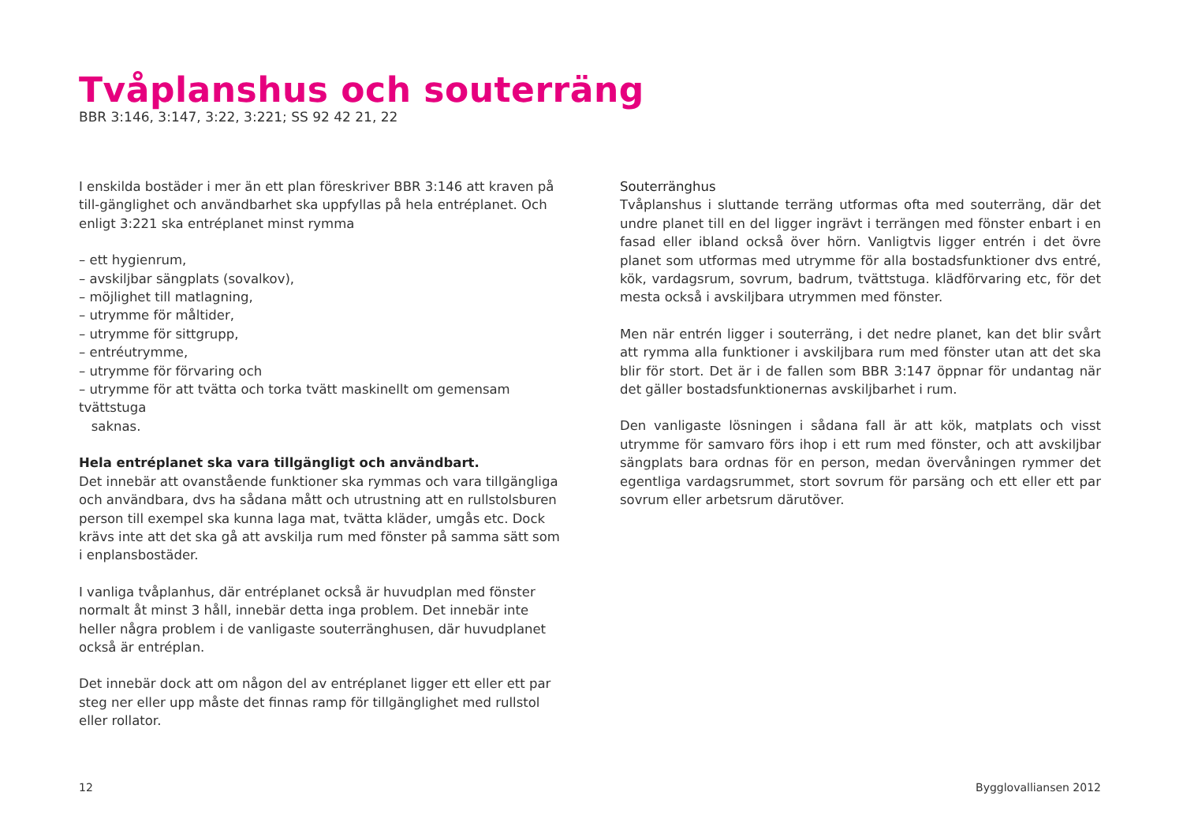Tvåplanshus och souterräng
BBR 3:146, 3:147, 3:22, 3:221; SS 92 42 21, 22
I enskilda bostäder i mer än ett plan föreskriver BBR 3:146 att kraven på till-gänglighet och användbarhet ska uppfyllas på hela entréplanet. Och enligt 3:221 ska entréplanet minst rymma
– ett hygienrum,
– avskiljbar sängplats (sovalkov),
– möjlighet till matlagning,
– utrymme för måltider,
– utrymme för sittgrupp,
– entréutrymme,
– utrymme för förvaring och
– utrymme för att tvätta och torka tvätt maskinellt om gemensam tvättstuga
saknas.
Hela entréplanet ska vara tillgängligt och användbart.
Det innebär att ovanstående funktioner ska rymmas och vara tillgängliga och användbara, dvs ha sådana mått och utrustning att en rullstolsburen person till exempel ska kunna laga mat, tvätta kläder, umgås etc. Dock krävs inte att det ska gå att avskilja rum med fönster på samma sätt som i enplansbostäder.
I vanliga tvåplanhus, där entréplanet också är huvudplan med fönster normalt åt minst 3 håll, innebär detta inga problem. Det innebär inte heller några problem i de vanligaste souterränghusen, där huvudplanet också är entréplan.
Det innebär dock att om någon del av entréplanet ligger ett eller ett par steg ner eller upp måste det finnas ramp för tillgänglighet med rullstol eller rollator.
Souterränghus
Tvåplanshus i sluttande terräng utformas ofta med souterräng, där det undre planet till en del ligger ingrävt i terrängen med fönster enbart i en fasad eller ibland också över hörn. Vanligtvis ligger entrén i det övre planet som utformas med utrymme för alla bostadsfunktioner dvs entré, kök, vardagsrum, sovrum, badrum, tvättstuga. klädförvaring etc, för det mesta också i avskiljbara utrymmen med fönster.
Men när entrén ligger i souterräng, i det nedre planet, kan det blir svårt att rymma alla funktioner i avskiljbara rum med fönster utan att det ska blir för stort. Det är i de fallen som BBR 3:147 öppnar för undantag när det gäller bostadsfunktionernas avskiljbarhet i rum.
Den vanligaste lösningen i sådana fall är att kök, matplats och visst utrymme för samvaro förs ihop i ett rum med fönster, och att avskiljbar sängplats bara ordnas för en person, medan övervåningen rymmer det egentliga vardagsrummet, stort sovrum för parsäng och ett eller ett par sovrum eller arbetsrum därutöver.
12 Bygglovalliansen 2012